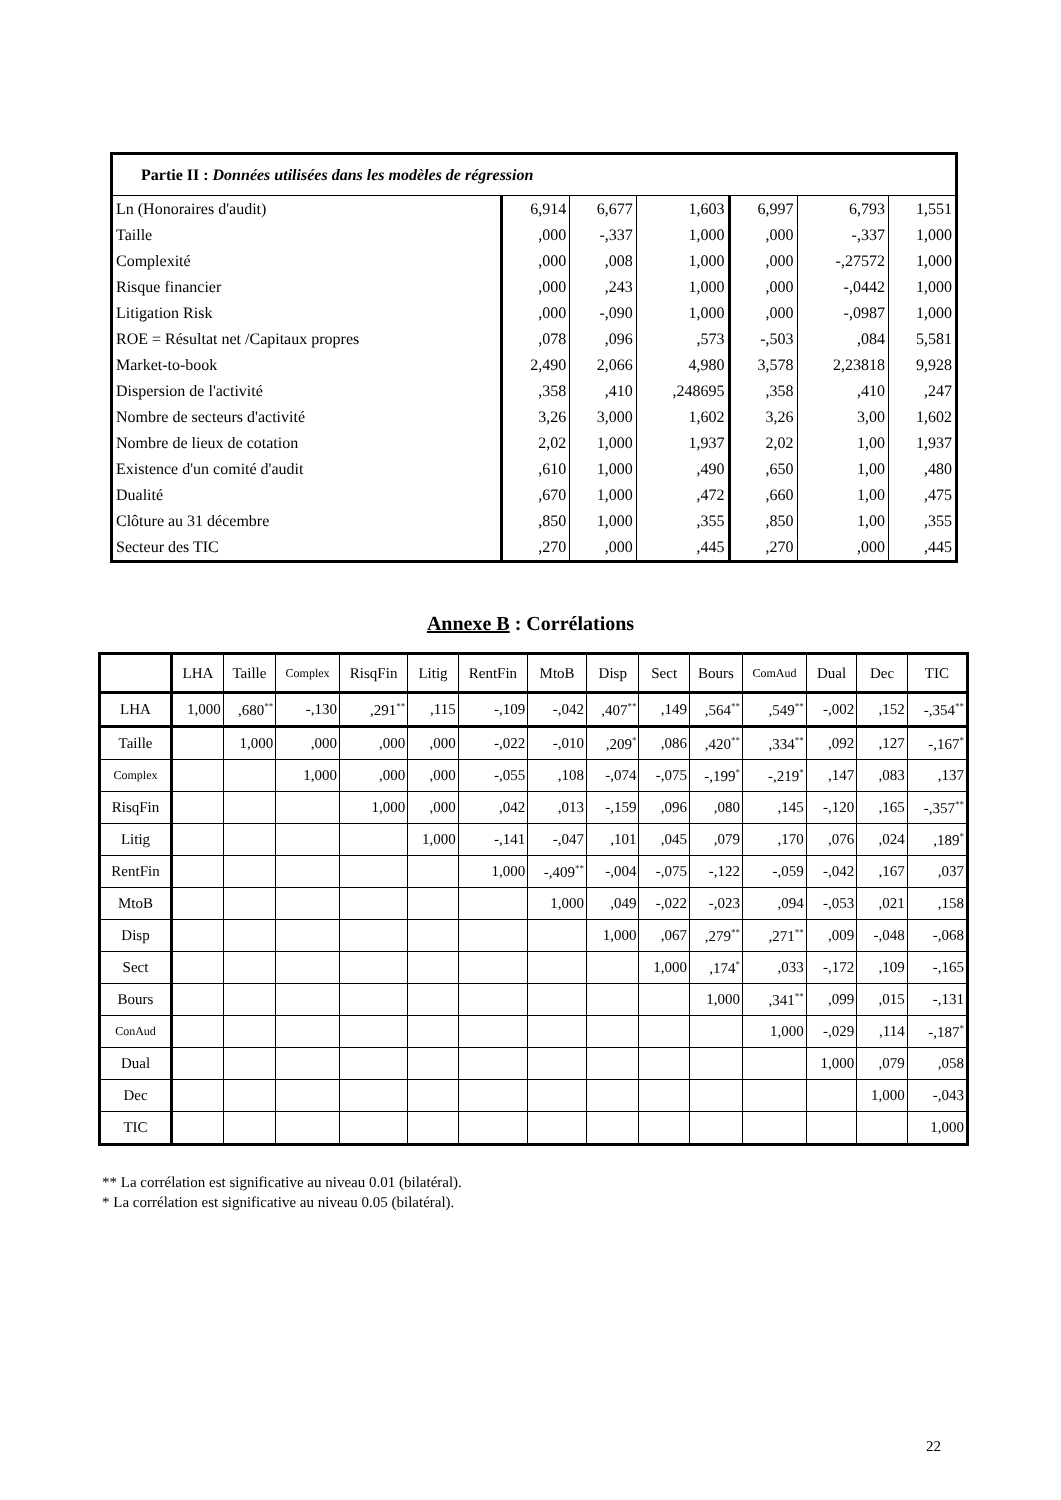| Partie II : Données utilisées dans les modèles de régression | | | | | | |
| Ln (Honoraires d'audit) | 6,914 | 6,677 | 1,603 | 6,997 | 6,793 | 1,551 |
| Taille | ,000 | -,337 | 1,000 | ,000 | -,337 | 1,000 |
| Complexité | ,000 | ,008 | 1,000 | ,000 | -,27572 | 1,000 |
| Risque financier | ,000 | ,243 | 1,000 | ,000 | -,0442 | 1,000 |
| Litigation Risk | ,000 | -,090 | 1,000 | ,000 | -,0987 | 1,000 |
| ROE = Résultat net /Capitaux propres | ,078 | ,096 | ,573 | -,503 | ,084 | 5,581 |
| Market-to-book | 2,490 | 2,066 | 4,980 | 3,578 | 2,23818 | 9,928 |
| Dispersion de l'activité | ,358 | ,410 | ,248695 | ,358 | ,410 | ,247 |
| Nombre de secteurs d'activité | 3,26 | 3,000 | 1,602 | 3,26 | 3,00 | 1,602 |
| Nombre de lieux de cotation | 2,02 | 1,000 | 1,937 | 2,02 | 1,00 | 1,937 |
| Existence d'un comité d'audit | ,610 | 1,000 | ,490 | ,650 | 1,00 | ,480 |
| Dualité | ,670 | 1,000 | ,472 | ,660 | 1,00 | ,475 |
| Clôture au 31 décembre | ,850 | 1,000 | ,355 | ,850 | 1,00 | ,355 |
| Secteur des TIC | ,270 | ,000 | ,445 | ,270 | ,000 | ,445 |
Annexe B : Corrélations
| | LHA | Taille | Complex | RisqFin | Litig | RentFin | MtoB | Disp | Sect | Bours | ComAud | Dual | Dec | TIC |
| --- | --- | --- | --- | --- | --- | --- | --- | --- | --- | --- | --- | --- | --- | --- |
| LHA | 1,000 | ,680<sup>**</sup> | -,130 | ,291<sup>**</sup> | ,115 | -,109 | -,042 | ,407<sup>**</sup> | ,149 | ,564<sup>**</sup> | ,549<sup>**</sup> | -,002 | ,152 | -,354<sup>**</sup> |
| Taille | | 1,000 | ,000 | ,000 | ,000 | -,022 | -,010 | ,209<sup>*</sup> | ,086 | ,420<sup>**</sup> | ,334<sup>**</sup> | ,092 | ,127 | -,167<sup>*</sup> |
| Complex | | | 1,000 | ,000 | ,000 | -,055 | ,108 | -,074 | -,075 | -,199<sup>*</sup> | -,219<sup>*</sup> | ,147 | ,083 | ,137 |
| RisqFin | | | | 1,000 | ,000 | ,042 | ,013 | -,159 | ,096 | ,080 | ,145 | -,120 | ,165 | -,357<sup>**</sup> |
| Litig | | | | | 1,000 | -,141 | -,047 | ,101 | ,045 | ,079 | ,170 | ,076 | ,024 | ,189<sup>*</sup> |
| RentFin | | | | | | 1,000 | -,409<sup>**</sup> | -,004 | -,075 | -,122 | -,059 | -,042 | ,167 | ,037 |
| MtoB | | | | | | | 1,000 | ,049 | -,022 | -,023 | ,094 | -,053 | ,021 | ,158 |
| Disp | | | | | | | | 1,000 | ,067 | ,279<sup>**</sup> | ,271<sup>**</sup> | ,009 | -,048 | -,068 |
| Sect | | | | | | | | | 1,000 | ,174<sup>*</sup> | ,033 | -,172 | ,109 | -,165 |
| Bours | | | | | | | | | | 1,000 | ,341<sup>**</sup> | ,099 | ,015 | -,131 |
| ConAud | | | | | | | | | | | 1,000 | -,029 | ,114 | -,187<sup>*</sup> |
| Dual | | | | | | | | | | | | 1,000 | ,079 | ,058 |
| Dec | | | | | | | | | | | | | 1,000 | -,043 |
| TIC | | | | | | | | | | | | | | 1,000 |
** La corrélation est significative au niveau 0.01 (bilatéral).
* La corrélation est significative au niveau 0.05 (bilatéral).
22